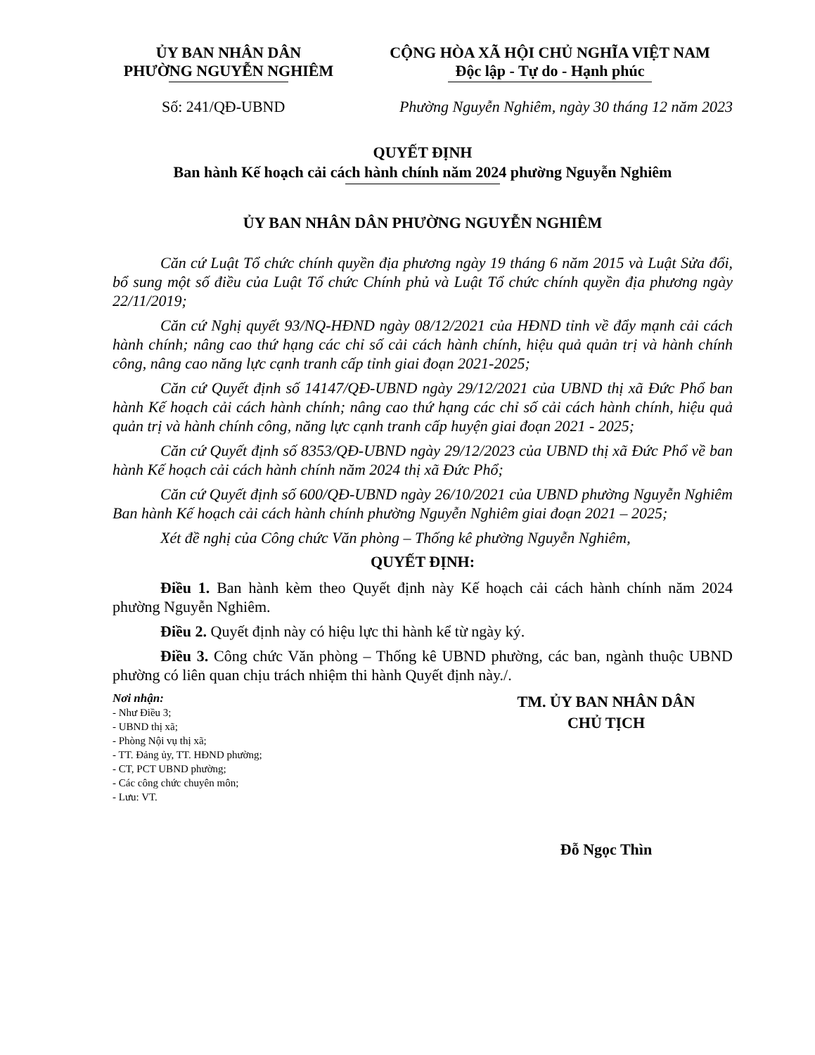ỦY BAN NHÂN DÂN
PHƯỜNG NGUYỄN NGHIÊM
CỘNG HÒA XÃ HỘI CHỦ NGHĨA VIỆT NAM
Độc lập - Tự do - Hạnh phúc
Số: 241/QĐ-UBND Phường Nguyễn Nghiêm, ngày 30 tháng 12 năm 2023
QUYẾT ĐỊNH
Ban hành Kế hoạch cải cách hành chính năm 2024 phường Nguyễn Nghiêm
ỦY BAN NHÂN DÂN PHƯỜNG NGUYỄN NGHIÊM
Căn cứ Luật Tổ chức chính quyền địa phương ngày 19 tháng 6 năm 2015 và Luật Sửa đổi, bổ sung một số điều của Luật Tổ chức Chính phủ và Luật Tổ chức chính quyền địa phương ngày 22/11/2019;
Căn cứ Nghị quyết 93/NQ-HĐND ngày 08/12/2021 của HĐND tỉnh về đẩy mạnh cải cách hành chính; nâng cao thứ hạng các chỉ số cải cách hành chính, hiệu quả quản trị và hành chính công, nâng cao năng lực cạnh tranh cấp tỉnh giai đoạn 2021-2025;
Căn cứ Quyết định số 14147/QĐ-UBND ngày 29/12/2021 của UBND thị xã Đức Phổ ban hành Kế hoạch cải cách hành chính; nâng cao thứ hạng các chỉ số cải cách hành chính, hiệu quả quản trị và hành chính công, năng lực cạnh tranh cấp huyện giai đoạn 2021 - 2025;
Căn cứ Quyết định số 8353/QĐ-UBND ngày 29/12/2023 của UBND thị xã Đức Phổ về ban hành Kế hoạch cải cách hành chính năm 2024 thị xã Đức Phổ;
Căn cứ Quyết định số 600/QĐ-UBND ngày 26/10/2021 của UBND phường Nguyễn Nghiêm Ban hành Kế hoạch cải cách hành chính phường Nguyễn Nghiêm giai đoạn 2021 – 2025;
Xét đề nghị của Công chức Văn phòng – Thống kê phường Nguyễn Nghiêm,
QUYẾT ĐỊNH:
Điều 1. Ban hành kèm theo Quyết định này Kế hoạch cải cách hành chính năm 2024 phường Nguyễn Nghiêm.
Điều 2. Quyết định này có hiệu lực thi hành kể từ ngày ký.
Điều 3. Công chức Văn phòng – Thống kê UBND phường, các ban, ngành thuộc UBND phường có liên quan chịu trách nhiệm thi hành Quyết định này./.
Nơi nhận:
- Như Điều 3;
- UBND thị xã;
- Phòng Nội vụ thị xã;
- TT. Đảng ủy, TT. HĐND phường;
- CT, PCT UBND phường;
- Các công chức chuyên môn;
- Lưu: VT.
TM. ỦY BAN NHÂN DÂN
CHỦ TỊCH
Đỗ Ngọc Thìn